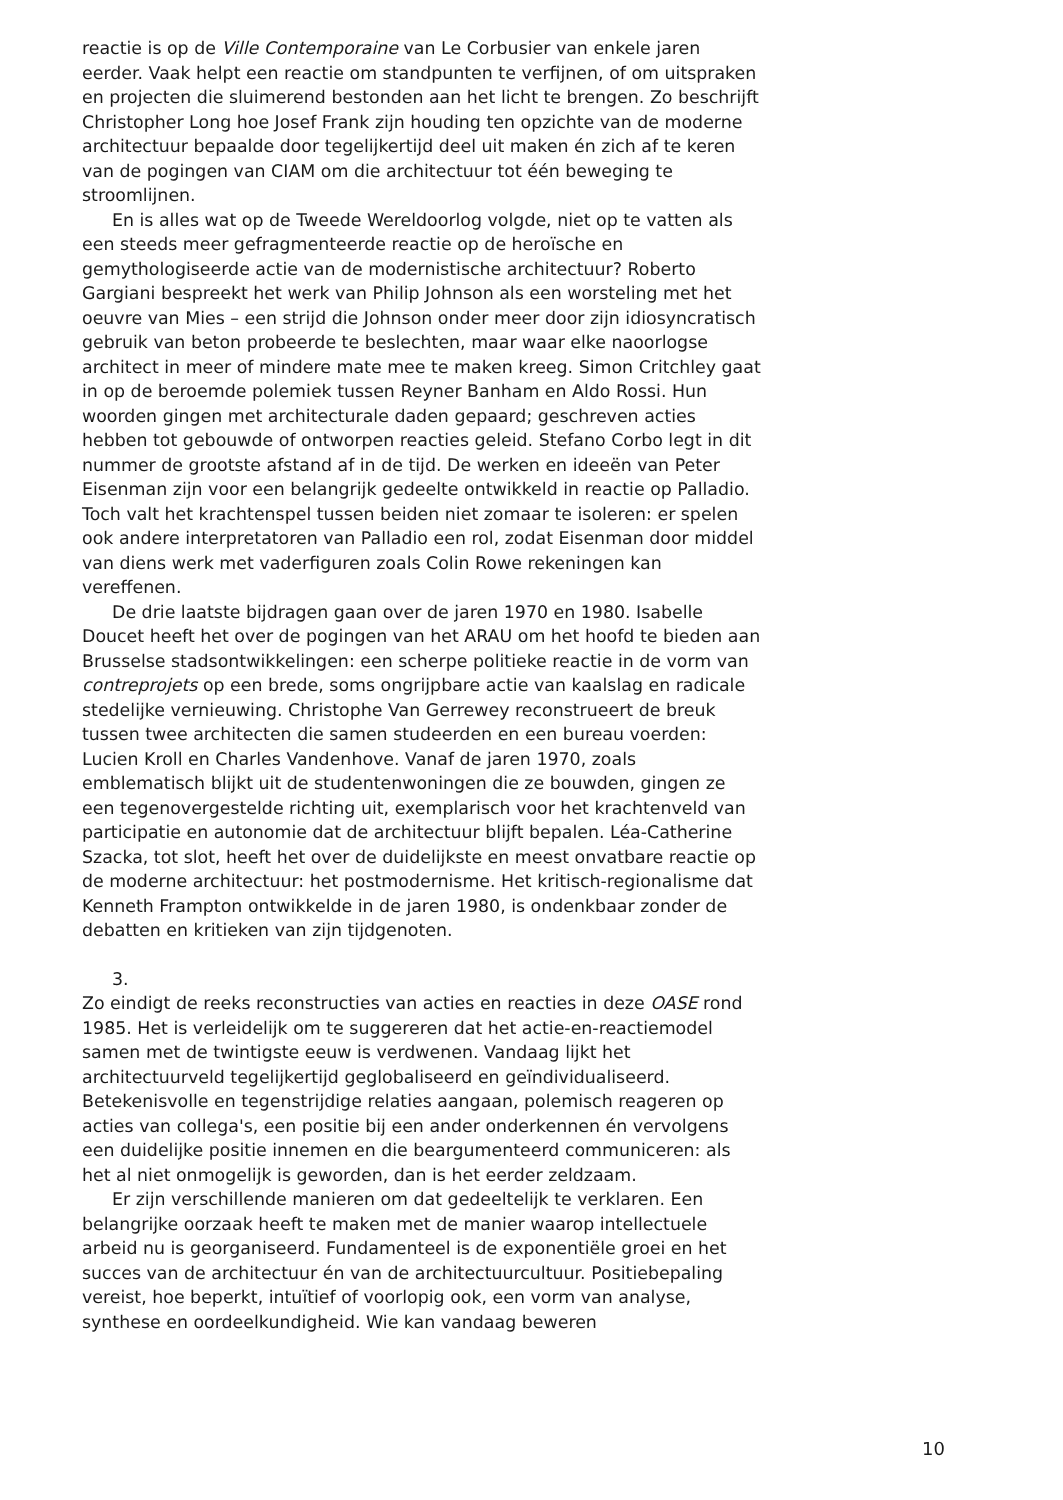reactie is op de Ville Contemporaine van Le Corbusier van enkele jaren eerder. Vaak helpt een reactie om standpunten te verfijnen, of om uitspraken en projecten die sluimerend bestonden aan het licht te brengen. Zo beschrijft Christopher Long hoe Josef Frank zijn houding ten opzichte van de moderne architectuur bepaalde door tegelijkertijd deel uit maken én zich af te keren van de pogingen van CIAM om die architectuur tot één beweging te stroomlijnen.
En is alles wat op de Tweede Wereldoorlog volgde, niet op te vatten als een steeds meer gefragmenteerde reactie op de heroïsche en gemythologiseerde actie van de modernistische architectuur? Roberto Gargiani bespreekt het werk van Philip Johnson als een worsteling met het oeuvre van Mies – een strijd die Johnson onder meer door zijn idiosyncratisch gebruik van beton probeerde te beslechten, maar waar elke naoorlogse architect in meer of mindere mate mee te maken kreeg. Simon Critchley gaat in op de beroemde polemiek tussen Reyner Banham en Aldo Rossi. Hun woorden gingen met architecturale daden gepaard; geschreven acties hebben tot gebouwde of ontworpen reacties geleid. Stefano Corbo legt in dit nummer de grootste afstand af in de tijd. De werken en ideeën van Peter Eisenman zijn voor een belangrijk gedeelte ontwikkeld in reactie op Palladio. Toch valt het krachtenspel tussen beiden niet zomaar te isoleren: er spelen ook andere interpreta­toren van Palladio een rol, zodat Eisenman door middel van diens werk met vaderfiguren zoals Colin Rowe rekeningen kan vereffenen.
De drie laatste bijdragen gaan over de jaren 1970 en 1980. Isabelle Doucet heeft het over de pogingen van het ARAU om het hoofd te bieden aan Brusselse stadsontwikkelingen: een scherpe politieke reactie in de vorm van contreprojets op een brede, soms ongrijpbare actie van kaalslag en radicale stedelijke vernieuwing. Christophe Van Gerrewey reconstrueert de breuk tussen twee architecten die samen studeerden en een bureau voerden: Lucien Kroll en Charles Vandenhove. Vanaf de jaren 1970, zoals emblematisch blijkt uit de studentenwoningen die ze bouwden, gingen ze een tegenovergestelde richting uit, exemplarisch voor het krachtenveld van participatie en autonomie dat de architectuur blijft bepalen. Léa-Catherine Szacka, tot slot, heeft het over de duidelijkste en meest onvatbare reactie op de moderne architectuur: het postmodernisme. Het kritisch-regionalisme dat Kenneth Frampton ontwikkelde in de jaren 1980, is ondenkbaar zonder de debatten en kritieken van zijn tijdgenoten.
3.
Zo eindigt de reeks reconstructies van acties en reacties in deze OASE rond 1985. Het is verleidelijk om te suggereren dat het actie-en-reactie­model samen met de twintigste eeuw is verdwenen. Vandaag lijkt het architectuurveld tegelijkertijd geglobaliseerd en geïndividualiseerd. Betekenisvolle en tegenstrijdige relaties aangaan, polemisch reageren op acties van collega's, een positie bij een ander onderkennen én vervolgens een duidelijke positie innemen en die beargumenteerd communiceren: als het al niet onmogelijk is geworden, dan is het eer­der zeldzaam.
Er zijn verschillende manieren om dat gedeeltelijk te verklaren. Een belangrijke oorzaak heeft te maken met de manier waarop intellec­tuele arbeid nu is georganiseerd. Fundamenteel is de exponentiële groei en het succes van de architectuur én van de architectuurcultuur. Positiebepaling vereist, hoe beperkt, intuïtief of voorlopig ook, een vorm van analyse, synthese en oordeelkundigheid. Wie kan vandaag beweren
10